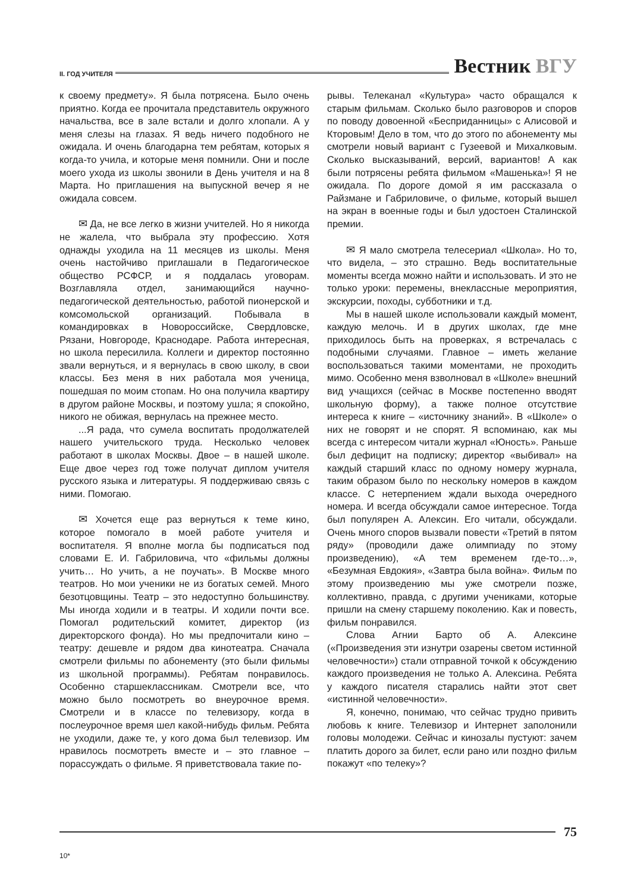II. ГОД УЧИТЕЛЯ Вестник ВГУ
к своему предмету». Я была потрясена. Было очень приятно. Когда ее прочитала представитель окружного начальства, все в зале встали и долго хлопали. А у меня слезы на глазах. Я ведь ничего подобного не ожидала. И очень благодарна тем ребятам, которых я когда-то учила, и которые меня помнили. Они и после моего ухода из школы звонили в День учителя и на 8 Марта. Но приглашения на выпускной вечер я не ожидала совсем.
✉ Да, не все легко в жизни учителей. Но я никогда не жалела, что выбрала эту профессию. Хотя однажды уходила на 11 месяцев из школы. Меня очень настойчиво приглашали в Педагогическое общество РСФСР, и я поддалась уговорам. Возглавляла отдел, занимающийся научно-педагогической деятельностью, работой пионерской и комсомольской организаций. Побывала в командировках в Новороссийске, Свердловске, Рязани, Новгороде, Краснодаре. Работа интересная, но школа пересилила. Коллеги и директор постоянно звали вернуться, и я вернулась в свою школу, в свои классы. Без меня в них работала моя ученица, пошедшая по моим стопам. Но она получила квартиру в другом районе Москвы, и поэтому ушла; я спокойно, никого не обижая, вернулась на прежнее место.
...Я рада, что сумела воспитать продолжателей нашего учительского труда. Несколько человек работают в школах Москвы. Двое – в нашей школе. Еще двое через год тоже получат диплом учителя русского языка и литературы. Я поддерживаю связь с ними. Помогаю.
✉ Хочется еще раз вернуться к теме кино, которое помогало в моей работе учителя и воспитателя. Я вполне могла бы подписаться под словами Е. И. Габриловича, что «фильмы должны учить… Но учить, а не поучать». В Москве много театров. Но мои ученики не из богатых семей. Много безотцовщины. Театр – это недоступно большинству. Мы иногда ходили и в театры. И ходили почти все. Помогал родительский комитет, директор (из директорского фонда). Но мы предпочитали кино – театру: дешевле и рядом два кинотеатра. Сначала смотрели фильмы по абонементу (это были фильмы из школьной программы). Ребятам понравилось. Особенно старшеклассникам. Смотрели все, что можно было посмотреть во внеурочное время. Смотрели и в классе по телевизору, когда в послеурочное время шел какой-нибудь фильм. Ребята не уходили, даже те, у кого дома был телевизор. Им нравилось посмотреть вместе и – это главное – порассуждать о фильме. Я приветствовала такие по-
рывы. Телеканал «Культура» часто обращался к старым фильмам. Сколько было разговоров и споров по поводу довоенной «Бесприданницы» с Алисовой и Кторовым! Дело в том, что до этого по абонементу мы смотрели новый вариант с Гузеевой и Михалковым. Сколько высказываний, версий, вариантов! А как были потрясены ребята фильмом «Машенька»! Я не ожидала. По дороге домой я им рассказала о Райзмане и Габриловиче, о фильме, который вышел на экран в военные годы и был удостоен Сталинской премии.
✉ Я мало смотрела телесериал «Школа». Но то, что видела, – это страшно. Ведь воспитательные моменты всегда можно найти и использовать. И это не только уроки: перемены, внеклассные мероприятия, экскурсии, походы, субботники и т.д.
Мы в нашей школе использовали каждый момент, каждую мелочь. И в других школах, где мне приходилось быть на проверках, я встречалась с подобными случаями. Главное – иметь желание воспользоваться такими моментами, не проходить мимо. Особенно меня взволновал в «Школе» внешний вид учащихся (сейчас в Москве постепенно вводят школьную форму), а также полное отсутствие интереса к книге – «источнику знаний». В «Школе» о них не говорят и не спорят. Я вспоминаю, как мы всегда с интересом читали журнал «Юность». Раньше был дефицит на подписку; директор «выбивал» на каждый старший класс по одному номеру журнала, таким образом было по нескольку номеров в каждом классе. С нетерпением ждали выхода очередного номера. И всегда обсуждали самое интересное. Тогда был популярен А. Алексин. Его читали, обсуждали. Очень много споров вызвали повести «Третий в пятом ряду» (проводили даже олимпиаду по этому произведению), «А тем временем где-то…», «Безумная Евдокия», «Завтра была война». Фильм по этому произведению мы уже смотрели позже, коллективно, правда, с другими учениками, которые пришли на смену старшему поколению. Как и повесть, фильм понравился.
Слова Агнии Барто об А. Алексине («Произведения эти изнутри озарены светом истинной человечности») стали отправной точкой к обсуждению каждого произведения не только А. Алексина. Ребята у каждого писателя старались найти этот свет «истинной человечности».
Я, конечно, понимаю, что сейчас трудно привить любовь к книге. Телевизор и Интернет заполонили головы молодежи. Сейчас и кинозалы пустуют: зачем платить дорого за билет, если рано или поздно фильм покажут «по телеку»?
75
10*